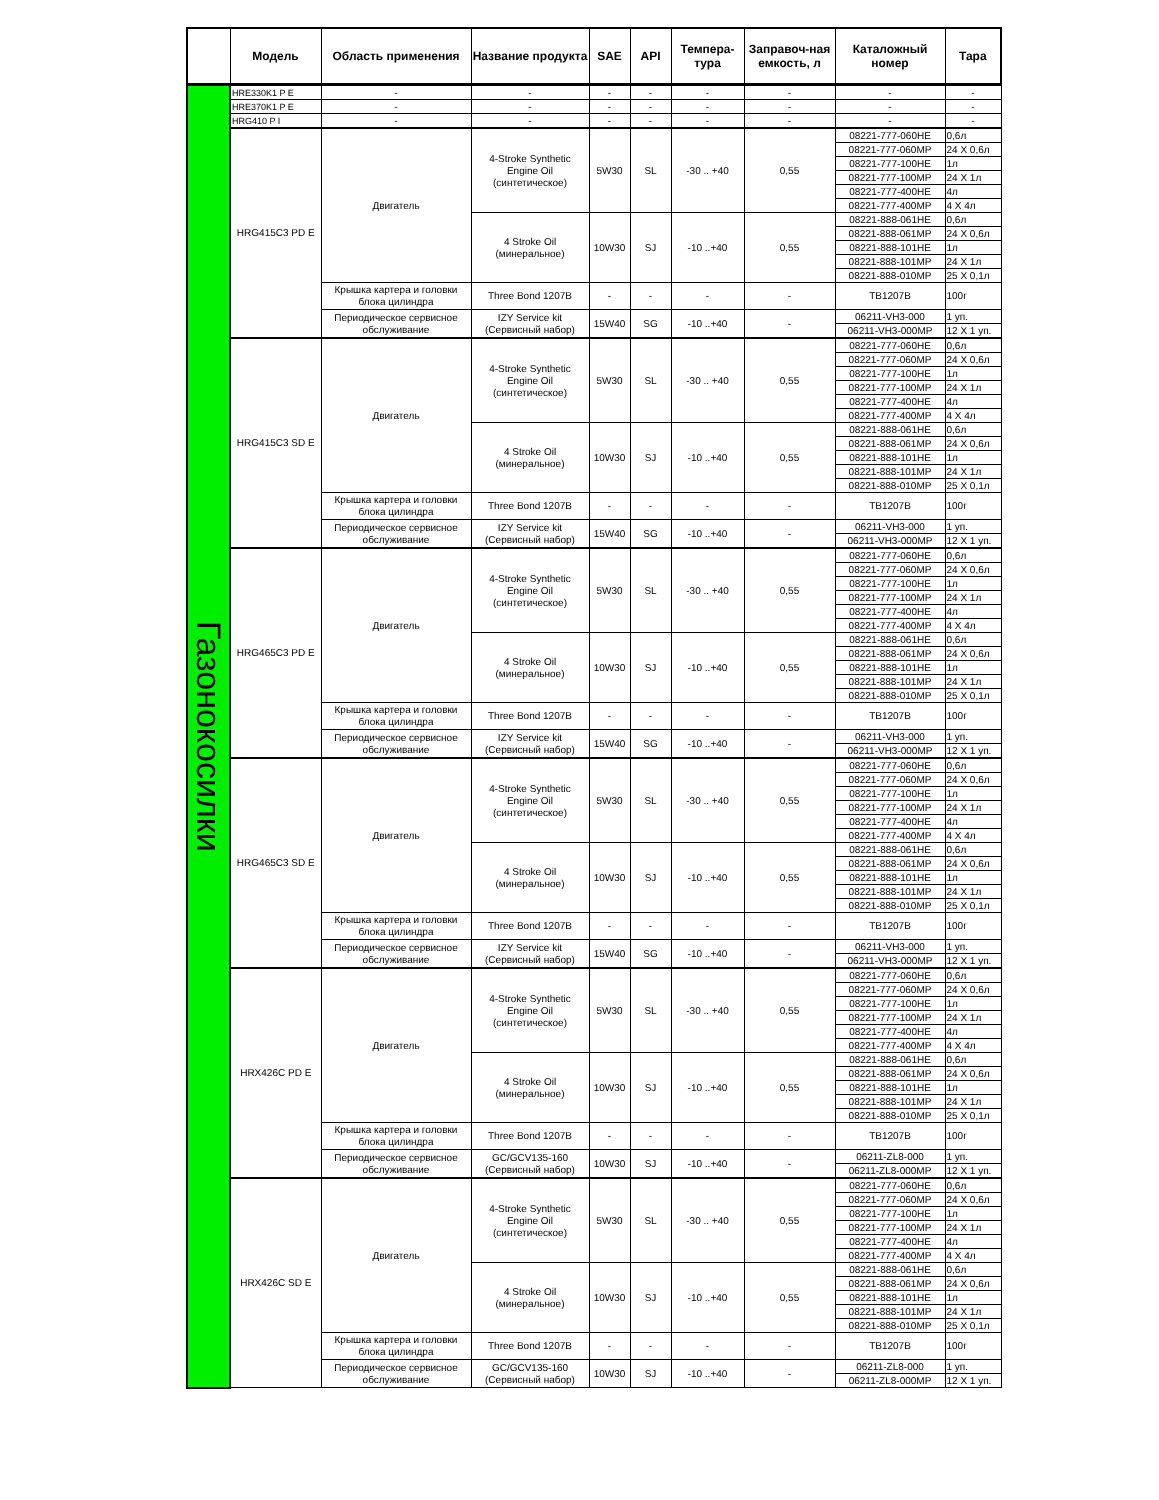| | Модель | Область применения | Название продукта | SAE | API | Темпера-тура | Заправоч-ная емкость, л | Каталожный номер | Тара |
| --- | --- | --- | --- | --- | --- | --- | --- | --- | --- |
| Газонокосилки | HRE330K1 P E | - | - | - | - | - | - | - | - |
| | HRE370K1 P E | - | - | - | - | - | - | - | - |
| | HRG410 P I | - | - | - | - | - | - | - | - |
| | HRG415C3 PD E | Двигатель | 4-Stroke Synthetic Engine Oil (синтетическое) | 5W30 | SL | -30 .. +40 | 0,55 | 08221-777-060HE | 0,6л |
| | | | | | | | | 08221-777-060MP | 24 X 0,6л |
| | | | | | | | | 08221-777-100HE | 1л |
| | | | | | | | | 08221-777-100MP | 24 X 1л |
| | | | | | | | | 08221-777-400HE | 4л |
| | | | | | | | | 08221-777-400MP | 4 X 4л |
| | | | 4 Stroke Oil (минеральное) | 10W30 | SJ | -10 ..+40 | 0,55 | 08221-888-061HE | 0,6л |
| | | | | | | | | 08221-888-061MP | 24 X 0,6л |
| | | | | | | | | 08221-888-101HE | 1л |
| | | | | | | | | 08221-888-101MP | 24 X 1л |
| | | | | | | | | 08221-888-010MP | 25 X 0,1л |
| | | Крышка картера и головки блока цилиндра | Three Bond 1207B | - | - | - | - | TB1207B | 100г |
| | | Периодическое сервисное обслуживание | IZY Service kit (Сервисный набор) | 15W40 | SG | -10 ..+40 | - | 06211-VH3-000 | 1 уп. |
| | | | | | | | | 06211-VH3-000MP | 12 X 1 уп. |
| | HRG415C3 SD E | Двигатель | 4-Stroke Synthetic Engine Oil (синтетическое) | 5W30 | SL | -30 .. +40 | 0,55 | 08221-777-060HE | 0,6л |
| | | | | | | | | 08221-777-060MP | 24 X 0,6л |
| | | | | | | | | 08221-777-100HE | 1л |
| | | | | | | | | 08221-777-100MP | 24 X 1л |
| | | | | | | | | 08221-777-400HE | 4л |
| | | | | | | | | 08221-777-400MP | 4 X 4л |
| | | | 4 Stroke Oil (минеральное) | 10W30 | SJ | -10 ..+40 | 0,55 | 08221-888-061HE | 0,6л |
| | | | | | | | | 08221-888-061MP | 24 X 0,6л |
| | | | | | | | | 08221-888-101HE | 1л |
| | | | | | | | | 08221-888-101MP | 24 X 1л |
| | | | | | | | | 08221-888-010MP | 25 X 0,1л |
| | | Крышка картера и головки блока цилиндра | Three Bond 1207B | - | - | - | - | TB1207B | 100г |
| | | Периодическое сервисное обслуживание | IZY Service kit (Сервисный набор) | 15W40 | SG | -10 ..+40 | - | 06211-VH3-000 | 1 уп. |
| | | | | | | | | 06211-VH3-000MP | 12 X 1 уп. |
| | HRG465C3 PD E | Двигатель | 4-Stroke Synthetic Engine Oil (синтетическое) | 5W30 | SL | -30 .. +40 | 0,55 | 08221-777-060HE | 0,6л |
| | | | | | | | | 08221-777-060MP | 24 X 0,6л |
| | | | | | | | | 08221-777-100HE | 1л |
| | | | | | | | | 08221-777-100MP | 24 X 1л |
| | | | | | | | | 08221-777-400HE | 4л |
| | | | | | | | | 08221-777-400MP | 4 X 4л |
| | | | 4 Stroke Oil (минеральное) | 10W30 | SJ | -10 ..+40 | 0,55 | 08221-888-061HE | 0,6л |
| | | | | | | | | 08221-888-061MP | 24 X 0,6л |
| | | | | | | | | 08221-888-101HE | 1л |
| | | | | | | | | 08221-888-101MP | 24 X 1л |
| | | | | | | | | 08221-888-010MP | 25 X 0,1л |
| | | Крышка картера и головки блока цилиндра | Three Bond 1207B | - | - | - | - | TB1207B | 100г |
| | | Периодическое сервисное обслуживание | IZY Service kit (Сервисный набор) | 15W40 | SG | -10 ..+40 | - | 06211-VH3-000 | 1 уп. |
| | | | | | | | | 06211-VH3-000MP | 12 X 1 уп. |
| | HRG465C3 SD E | Двигатель | 4-Stroke Synthetic Engine Oil (синтетическое) | 5W30 | SL | -30 .. +40 | 0,55 | 08221-777-060HE | 0,6л |
| | | | | | | | | 08221-777-060MP | 24 X 0,6л |
| | | | | | | | | 08221-777-100HE | 1л |
| | | | | | | | | 08221-777-100MP | 24 X 1л |
| | | | | | | | | 08221-777-400HE | 4л |
| | | | | | | | | 08221-777-400MP | 4 X 4л |
| | | | 4 Stroke Oil (минеральное) | 10W30 | SJ | -10 ..+40 | 0,55 | 08221-888-061HE | 0,6л |
| | | | | | | | | 08221-888-061MP | 24 X 0,6л |
| | | | | | | | | 08221-888-101HE | 1л |
| | | | | | | | | 08221-888-101MP | 24 X 1л |
| | | | | | | | | 08221-888-010MP | 25 X 0,1л |
| | | Крышка картера и головки блока цилиндра | Three Bond 1207B | - | - | - | - | TB1207B | 100г |
| | | Периодическое сервисное обслуживание | IZY Service kit (Сервисный набор) | 15W40 | SG | -10 ..+40 | - | 06211-VH3-000 | 1 уп. |
| | | | | | | | | 06211-VH3-000MP | 12 X 1 уп. |
| | HRX426C PD E | Двигатель | 4-Stroke Synthetic Engine Oil (синтетическое) | 5W30 | SL | -30 .. +40 | 0,55 | 08221-777-060HE | 0,6л |
| | | | | | | | | 08221-777-060MP | 24 X 0,6л |
| | | | | | | | | 08221-777-100HE | 1л |
| | | | | | | | | 08221-777-100MP | 24 X 1л |
| | | | | | | | | 08221-777-400HE | 4л |
| | | | | | | | | 08221-777-400MP | 4 X 4л |
| | | | 4 Stroke Oil (минеральное) | 10W30 | SJ | -10 ..+40 | 0,55 | 08221-888-061HE | 0,6л |
| | | | | | | | | 08221-888-061MP | 24 X 0,6л |
| | | | | | | | | 08221-888-101HE | 1л |
| | | | | | | | | 08221-888-101MP | 24 X 1л |
| | | | | | | | | 08221-888-010MP | 25 X 0,1л |
| | | Крышка картера и головки блока цилиндра | Three Bond 1207B | - | - | - | - | TB1207B | 100г |
| | | Периодическое сервисное обслуживание | GC/GCV135-160 (Сервисный набор) | 10W30 | SJ | -10 ..+40 | - | 06211-ZL8-000 | 1 уп. |
| | | | | | | | | 06211-ZL8-000MP | 12 X 1 уп. |
| | HRX426C SD E | Двигатель | 4-Stroke Synthetic Engine Oil (синтетическое) | 5W30 | SL | -30 .. +40 | 0,55 | 08221-777-060HE | 0,6л |
| | | | | | | | | 08221-777-060MP | 24 X 0,6л |
| | | | | | | | | 08221-777-100HE | 1л |
| | | | | | | | | 08221-777-100MP | 24 X 1л |
| | | | | | | | | 08221-777-400HE | 4л |
| | | | | | | | | 08221-777-400MP | 4 X 4л |
| | | | 4 Stroke Oil (минеральное) | 10W30 | SJ | -10 ..+40 | 0,55 | 08221-888-061HE | 0,6л |
| | | | | | | | | 08221-888-061MP | 24 X 0,6л |
| | | | | | | | | 08221-888-101HE | 1л |
| | | | | | | | | 08221-888-101MP | 24 X 1л |
| | | | | | | | | 08221-888-010MP | 25 X 0,1л |
| | | Крышка картера и головки блока цилиндра | Three Bond 1207B | - | - | - | - | TB1207B | 100г |
| | | Периодическое сервисное обслуживание | GC/GCV135-160 (Сервисный набор) | 10W30 | SJ | -10 ..+40 | - | 06211-ZL8-000 | 1 уп. |
| | | | | | | | | 06211-ZL8-000MP | 12 X 1 уп. |